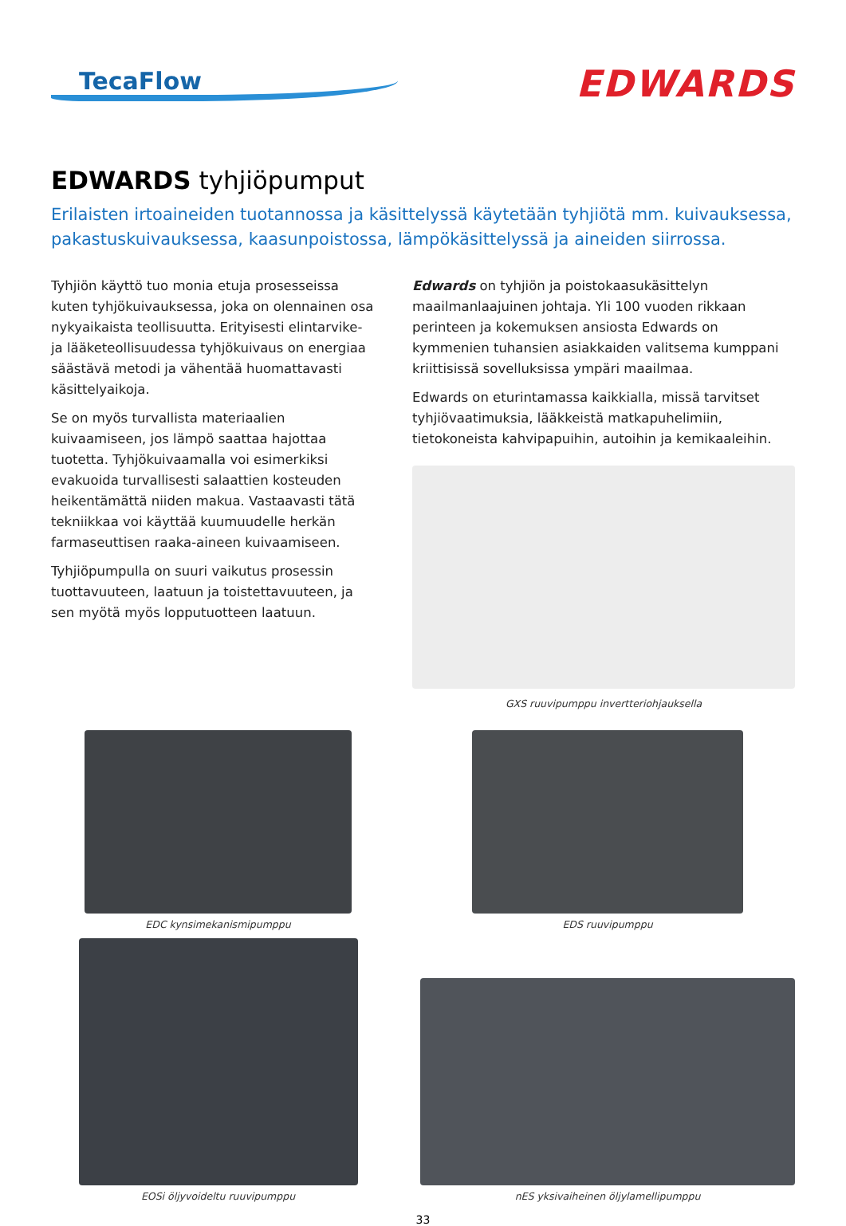TecaFlow
EDWARDS
EDWARDS tyhjiöpumput
Erilaisten irtoaineiden tuotannossa ja käsittelyssä käytetään tyhjiötä mm. kuivauksessa, pakastuskuivauksessa, kaasunpoistossa, lämpökäsittelyssä ja aineiden siirrossa.
Tyhjiön käyttö tuo monia etuja prosesseissa kuten tyhjökuivauksessa, joka on olennainen osa nykyaikaista teollisuutta. Erityisesti elintarvike- ja lääketeollisuudessa tyhjökuivaus on energiaa säästävä metodi ja vähentää huomattavasti käsittelyaikoja.
Se on myös turvallista materiaalien kuivaamiseen, jos lämpö saattaa hajottaa tuotetta. Tyhjökuivaamalla voi esimerkiksi evakuoida turvallisesti salaattien kosteuden heikentämättä niiden makua. Vastaavasti tätä tekniikkaa voi käyttää kuumuudelle herkän farmaseuttisen raaka-aineen kuivaamiseen.
Tyhjiöpumpulla on suuri vaikutus prosessin tuottavuuteen, laatuun ja toistettavuuteen, ja sen myötä myös lopputuotteen laatuun.
Edwards on tyhjiön ja poistokaasukäsittelyn maailmanlaajuinen johtaja. Yli 100 vuoden rikkaan perinteen ja kokemuksen ansiosta Edwards on kymmenien tuhansien asiakkaiden valitsema kumppani kriittisissä sovelluksissa ympäri maailmaa.
Edwards on eturintamassa kaikkialla, missä tarvitset tyhjiövaatimuksia, lääkkeistä matkapuhelimiin, tietokoneista kahvipapuihin, autoihin ja kemikaaleihin.
GXS ruuvipumppu invertteriohjauksella
EDC kynsimekanismipumppu
EDS ruuvipumppu
EOSi öljyvoideltu ruuvipumppu
nES yksivaiheinen öljylamellipumppu
33